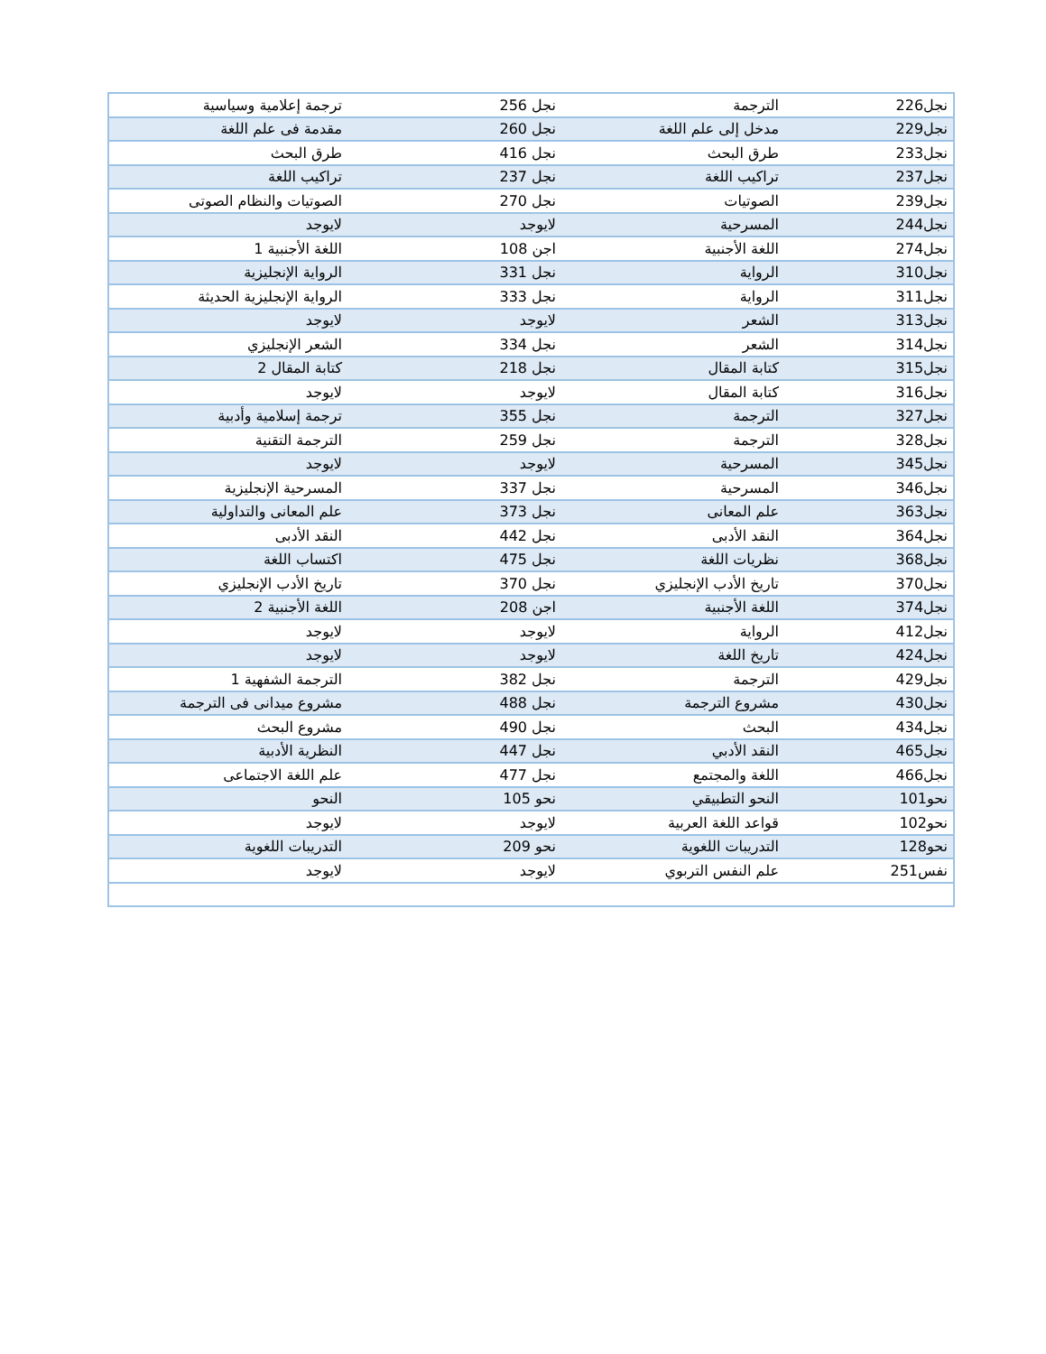| نجل226 | الترجمة | نجل 256 | ترجمة إعلامية وسياسية |
| نجل229 | مدخل إلى علم اللغة | نجل 260 | مقدمة فى علم اللغة |
| نجل233 | طرق البحث | نجل 416 | طرق البحث |
| نجل237 | تراكيب اللغة | نجل 237 | تراكيب اللغة |
| نجل239 | الصوتيات | نجل 270 | الصوتيات والنظام الصوتى |
| نجل244 | المسرحية | لايوجد | لايوجد |
| نجل274 | اللغة الأجنبية | اجن 108 | اللغة الأجنبية 1 |
| نجل310 | الرواية | نجل 331 | الرواية الإنجليزية |
| نجل311 | الرواية | نجل 333 | الرواية الإنجليزية الحديثة |
| نجل313 | الشعر | لايوجد | لايوجد |
| نجل314 | الشعر | نجل 334 | الشعر الإنجليزي |
| نجل315 | كتابة المقال | نجل 218 | كتابة المقال 2 |
| نجل316 | كتابة المقال | لايوجد | لايوجد |
| نجل327 | الترجمة | نجل 355 | ترجمة إسلامية وأدبية |
| نجل328 | الترجمة | نجل 259 | الترجمة التقنية |
| نجل345 | المسرحية | لايوجد | لايوجد |
| نجل346 | المسرحية | نجل 337 | المسرحية الإنجليزية |
| نجل363 | علم المعانى | نجل 373 | علم المعانى والتداولية |
| نجل364 | النقد الأدبى | نجل 442 | النقد الأدبى |
| نجل368 | نظريات اللغة | نجل 475 | اكتساب اللغة |
| نجل370 | تاريخ الأدب الإنجليزي | نجل 370 | تاريخ الأدب الإنجليزي |
| نجل374 | اللغة الأجنبية | اجن 208 | اللغة الأجنبية 2 |
| نجل412 | الرواية | لايوجد | لايوجد |
| نجل424 | تاريخ اللغة | لايوجد | لايوجد |
| نجل429 | الترجمة | نجل 382 | الترجمة الشفهية 1 |
| نجل430 | مشروع الترجمة | نجل 488 | مشروع ميدانى فى الترجمة |
| نجل434 | البحث | نجل 490 | مشروع البحث |
| نجل465 | النقد الأدبي | نجل 447 | النظرية الأدبية |
| نجل466 | اللغة والمجتمع | نجل 477 | علم اللغة الاجتماعى |
| نحو101 | النحو التطبيقي | نحو 105 | النحو |
| نحو102 | قواعد اللغة العربية | لايوجد | لايوجد |
| نحو128 | التدريبات اللغوية | نحو 209 | التدريبات اللغوية |
| نفس251 | علم النفس التربوي | لايوجد | لايوجد |